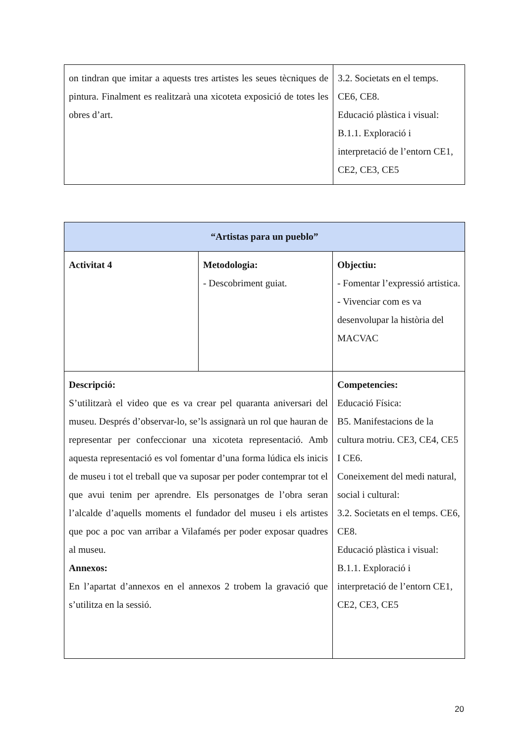| on tindran que imitar a aquests tres artistes les seues tècniques de pintura. Finalment es realitzarà una xicoteta exposició de totes les obres d’art. | 3.2. Societats en el temps. CE6, CE8. Educació plàstica i visual: B.1.1. Exploració i interpretació de l’entorn CE1, CE2, CE3, CE5 |
| “Artistas para un pueblo” | | |
| --- | --- | --- |
| Activitat 4 | Metodologia: - Descobriment guiat. | Objectiu: - Fomentar l’expressió artistica. - Vivenciar com es va desenvolupar la història del MACVAC |
| Descripció: S’utilitzarà el video que es va crear pel quaranta aniversari del museu. Després d’observar-lo, se’ls assignarà un rol que hauran de representar per confeccionar una xicoteta representació. Amb aquesta representació es vol fomentar d’una forma lúdica els inicis de museu i tot el treball que va suposar per poder contemprar tot el que avui tenim per aprendre. Els personatges de l’obra seran l’alcalde d’aquells moments el fundador del museu i els artistes que poc a poc van arribar a Vilafamés per poder exposar quadres al museu. Annexos: En l’apartat d’annexos en el annexos 2 trobem la gravació que s’utilitza en la sessió. | | Competencies: Educació Física: B5. Manifestacions de la cultura motriu. CE3, CE4, CE5 I CE6. Coneixement del medi natural, social i cultural: 3.2. Societats en el temps. CE6, CE8. Educació plàstica i visual: B.1.1. Exploració i interpretació de l’entorn CE1, CE2, CE3, CE5 |
20